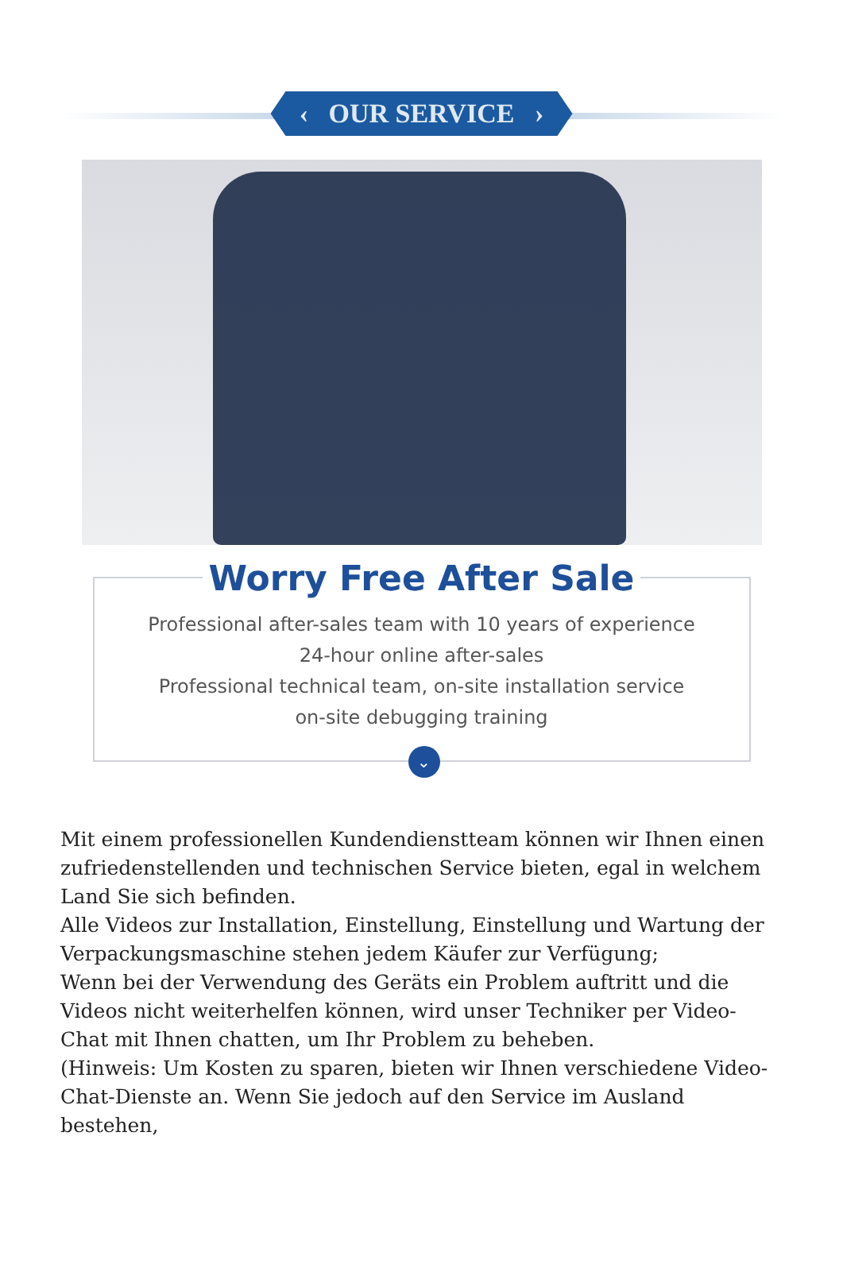‹ OUR SERVICE ›
Worry Free After Sale
Professional after-sales team with 10 years of experience
24-hour online after-sales
Professional technical team, on-site installation service
on-site debugging training
⌄
Mit einem professionellen Kundendienstteam können wir Ihnen einen zufriedenstellenden und technischen Service bieten, egal in welchem Land Sie sich befinden.
Alle Videos zur Installation, Einstellung, Einstellung und Wartung der Verpackungsmaschine stehen jedem Käufer zur Verfügung;
Wenn bei der Verwendung des Geräts ein Problem auftritt und die Videos nicht weiterhelfen können, wird unser Techniker per Video-Chat mit Ihnen chatten, um Ihr Problem zu beheben.
(Hinweis: Um Kosten zu sparen, bieten wir Ihnen verschiedene Video-Chat-Dienste an. Wenn Sie jedoch auf den Service im Ausland bestehen,